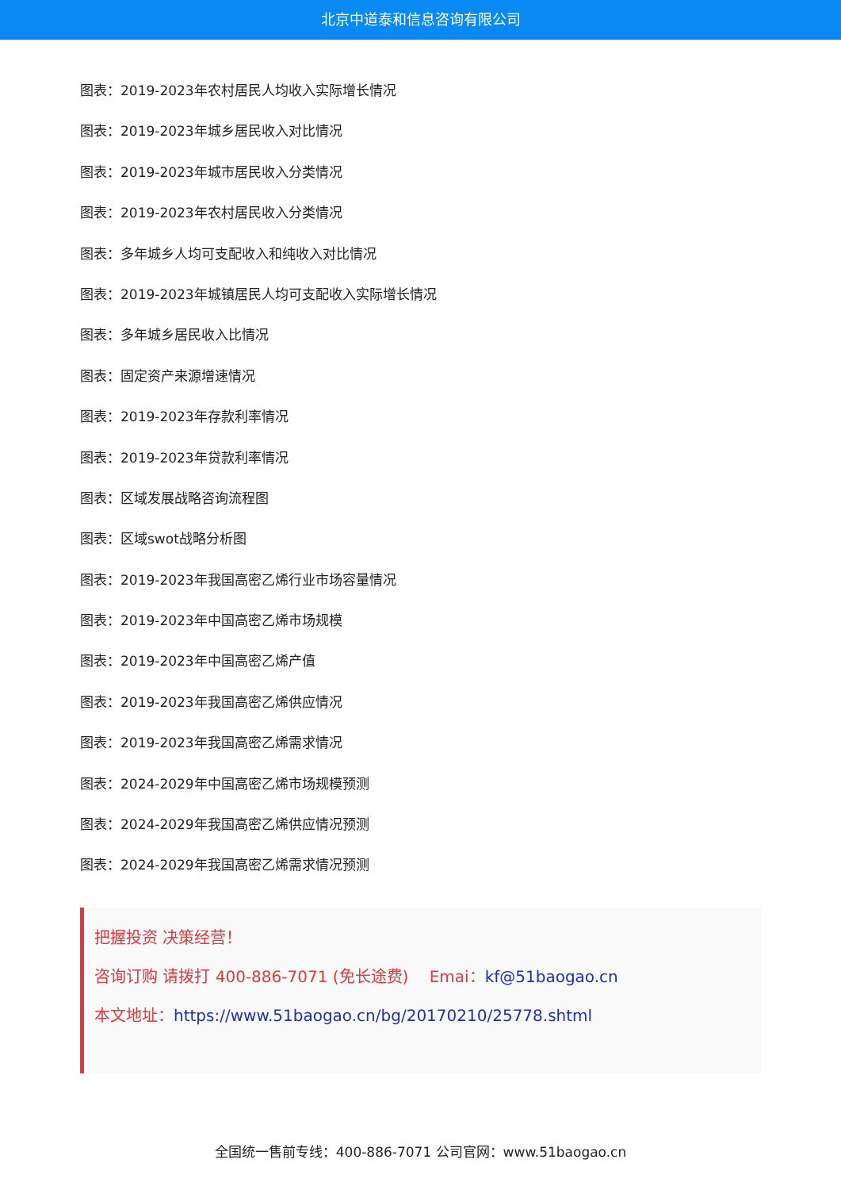北京中道泰和信息咨询有限公司
图表：2019-2023年农村居民人均收入实际增长情况
图表：2019-2023年城乡居民收入对比情况
图表：2019-2023年城市居民收入分类情况
图表：2019-2023年农村居民收入分类情况
图表：多年城乡人均可支配收入和纯收入对比情况
图表：2019-2023年城镇居民人均可支配收入实际增长情况
图表：多年城乡居民收入比情况
图表：固定资产来源增速情况
图表：2019-2023年存款利率情况
图表：2019-2023年贷款利率情况
图表：区域发展战略咨询流程图
图表：区域swot战略分析图
图表：2019-2023年我国高密乙烯行业市场容量情况
图表：2019-2023年中国高密乙烯市场规模
图表：2019-2023年中国高密乙烯产值
图表：2019-2023年我国高密乙烯供应情况
图表：2019-2023年我国高密乙烯需求情况
图表：2024-2029年中国高密乙烯市场规模预测
图表：2024-2029年我国高密乙烯供应情况预测
图表：2024-2029年我国高密乙烯需求情况预测
把握投资 决策经营！
咨询订购 请拨打 400-886-7071 (免长途费)　 Emai：kf@51baogao.cn
本文地址：https://www.51baogao.cn/bg/20170210/25778.shtml
全国统一售前专线：400-886-7071 公司官网：www.51baogao.cn